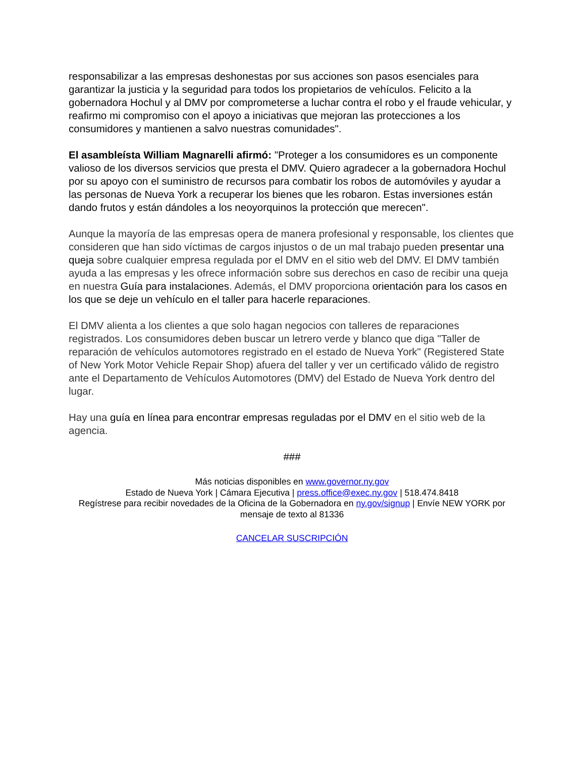responsabilizar a las empresas deshonestas por sus acciones son pasos esenciales para garantizar la justicia y la seguridad para todos los propietarios de vehículos. Felicito a la gobernadora Hochul y al DMV por comprometerse a luchar contra el robo y el fraude vehicular, y reafirmo mi compromiso con el apoyo a iniciativas que mejoran las protecciones a los consumidores y mantienen a salvo nuestras comunidades".
El asambleísta William Magnarelli afirmó: "Proteger a los consumidores es un componente valioso de los diversos servicios que presta el DMV. Quiero agradecer a la gobernadora Hochul por su apoyo con el suministro de recursos para combatir los robos de automóviles y ayudar a las personas de Nueva York a recuperar los bienes que les robaron. Estas inversiones están dando frutos y están dándoles a los neoyorquinos la protección que merecen".
Aunque la mayoría de las empresas opera de manera profesional y responsable, los clientes que consideren que han sido víctimas de cargos injustos o de un mal trabajo pueden presentar una queja sobre cualquier empresa regulada por el DMV en el sitio web del DMV. El DMV también ayuda a las empresas y les ofrece información sobre sus derechos en caso de recibir una queja en nuestra Guía para instalaciones. Además, el DMV proporciona orientación para los casos en los que se deje un vehículo en el taller para hacerle reparaciones.
El DMV alienta a los clientes a que solo hagan negocios con talleres de reparaciones registrados. Los consumidores deben buscar un letrero verde y blanco que diga "Taller de reparación de vehículos automotores registrado en el estado de Nueva York" (Registered State of New York Motor Vehicle Repair Shop) afuera del taller y ver un certificado válido de registro ante el Departamento de Vehículos Automotores (DMV) del Estado de Nueva York dentro del lugar.
Hay una guía en línea para encontrar empresas reguladas por el DMV en el sitio web de la agencia.
###
Más noticias disponibles en www.governor.ny.gov
Estado de Nueva York | Cámara Ejecutiva | press.office@exec.ny.gov | 518.474.8418
Regístrese para recibir novedades de la Oficina de la Gobernadora en ny.gov/signup | Envíe NEW YORK por mensaje de texto al 81336
CANCELAR SUSCRIPCIÓN